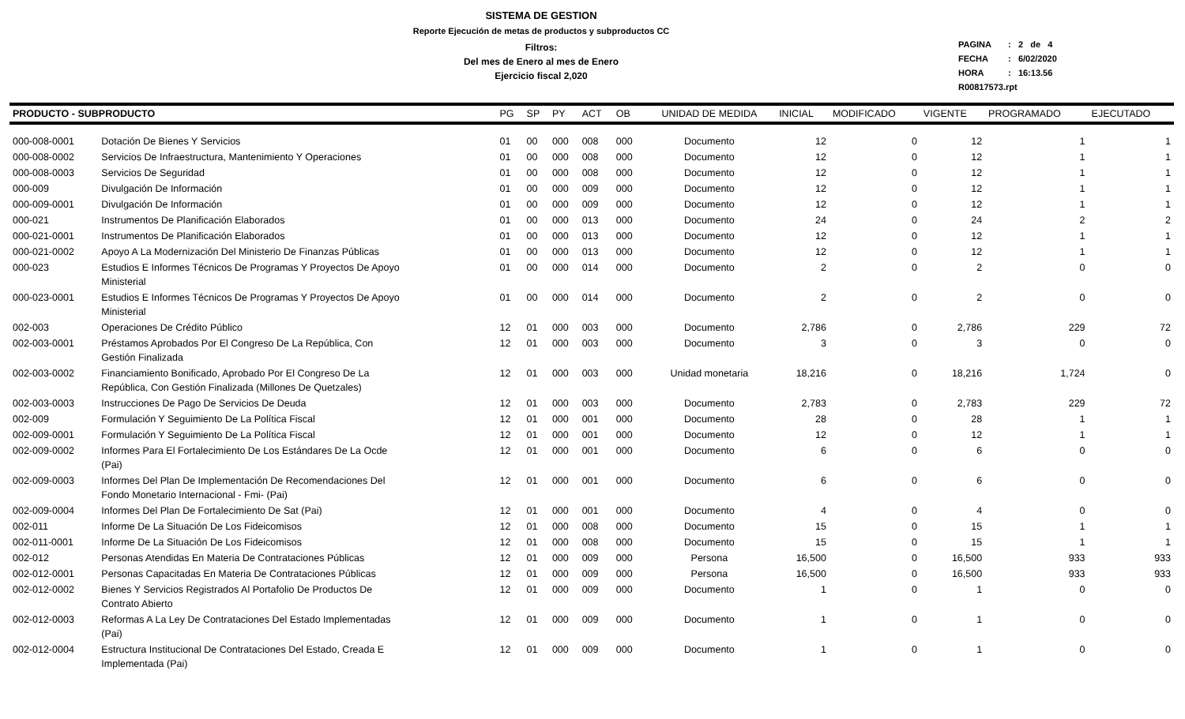SISTEMA DE GESTION
Reporte Ejecución de metas de productos y subproductos CC
Filtros:
Del mes de Enero al mes de Enero
Ejercicio fiscal 2,020
PAGINA : 2 de 4
FECHA : 6/02/2020
HORA : 16:13.56
R00817573.rpt
| PRODUCTO - SUBPRODUCTO | | PG | SP | PY | ACT | OB | UNIDAD DE MEDIDA | INICIAL | MODIFICADO | VIGENTE | PROGRAMADO | EJECUTADO |
| --- | --- | --- | --- | --- | --- | --- | --- | --- | --- | --- | --- | --- |
| 000-008-0001 | Dotación De Bienes Y Servicios | 01 | 00 | 000 | 008 | 000 | Documento | 12 | 0 | 12 | 1 | 1 |
| 000-008-0002 | Servicios De Infraestructura, Mantenimiento Y Operaciones | 01 | 00 | 000 | 008 | 000 | Documento | 12 | 0 | 12 | 1 | 1 |
| 000-008-0003 | Servicios De Seguridad | 01 | 00 | 000 | 008 | 000 | Documento | 12 | 0 | 12 | 1 | 1 |
| 000-009 | Divulgación De Información | 01 | 00 | 000 | 009 | 000 | Documento | 12 | 0 | 12 | 1 | 1 |
| 000-009-0001 | Divulgación De Información | 01 | 00 | 000 | 009 | 000 | Documento | 12 | 0 | 12 | 1 | 1 |
| 000-021 | Instrumentos De Planificación Elaborados | 01 | 00 | 000 | 013 | 000 | Documento | 24 | 0 | 24 | 2 | 2 |
| 000-021-0001 | Instrumentos De Planificación Elaborados | 01 | 00 | 000 | 013 | 000 | Documento | 12 | 0 | 12 | 1 | 1 |
| 000-021-0002 | Apoyo A La Modernización Del Ministerio De Finanzas Públicas | 01 | 00 | 000 | 013 | 000 | Documento | 12 | 0 | 12 | 1 | 1 |
| 000-023 | Estudios E Informes Técnicos De Programas Y Proyectos De Apoyo Ministerial | 01 | 00 | 000 | 014 | 000 | Documento | 2 | 0 | 2 | 0 | 0 |
| 000-023-0001 | Estudios E Informes Técnicos De Programas Y Proyectos De Apoyo Ministerial | 01 | 00 | 000 | 014 | 000 | Documento | 2 | 0 | 2 | 0 | 0 |
| 002-003 | Operaciones De Crédito Público | 12 | 01 | 000 | 003 | 000 | Documento | 2,786 | 0 | 2,786 | 229 | 72 |
| 002-003-0001 | Préstamos Aprobados Por El Congreso De La República, Con Gestión Finalizada | 12 | 01 | 000 | 003 | 000 | Documento | 3 | 0 | 3 | 0 | 0 |
| 002-003-0002 | Financiamiento Bonificado, Aprobado Por El Congreso De La República, Con Gestión Finalizada (Millones De Quetzales) | 12 | 01 | 000 | 003 | 000 | Unidad monetaria | 18,216 | 0 | 18,216 | 1,724 | 0 |
| 002-003-0003 | Instrucciones De Pago De Servicios De Deuda | 12 | 01 | 000 | 003 | 000 | Documento | 2,783 | 0 | 2,783 | 229 | 72 |
| 002-009 | Formulación Y Seguimiento De La Política Fiscal | 12 | 01 | 000 | 001 | 000 | Documento | 28 | 0 | 28 | 1 | 1 |
| 002-009-0001 | Formulación Y Seguimiento De La Política Fiscal | 12 | 01 | 000 | 001 | 000 | Documento | 12 | 0 | 12 | 1 | 1 |
| 002-009-0002 | Informes Para El Fortalecimiento De Los Estándares De La Ocde (Pai) | 12 | 01 | 000 | 001 | 000 | Documento | 6 | 0 | 6 | 0 | 0 |
| 002-009-0003 | Informes Del Plan De Implementación De Recomendaciones Del Fondo Monetario Internacional - Fmi- (Pai) | 12 | 01 | 000 | 001 | 000 | Documento | 6 | 0 | 6 | 0 | 0 |
| 002-009-0004 | Informes Del Plan De Fortalecimiento De Sat (Pai) | 12 | 01 | 000 | 001 | 000 | Documento | 4 | 0 | 4 | 0 | 0 |
| 002-011 | Informe De La Situación De Los Fideicomisos | 12 | 01 | 000 | 008 | 000 | Documento | 15 | 0 | 15 | 1 | 1 |
| 002-011-0001 | Informe De La Situación De Los Fideicomisos | 12 | 01 | 000 | 008 | 000 | Documento | 15 | 0 | 15 | 1 | 1 |
| 002-012 | Personas Atendidas En Materia De Contrataciones Públicas | 12 | 01 | 000 | 009 | 000 | Persona | 16,500 | 0 | 16,500 | 933 | 933 |
| 002-012-0001 | Personas Capacitadas En Materia De Contrataciones Públicas | 12 | 01 | 000 | 009 | 000 | Persona | 16,500 | 0 | 16,500 | 933 | 933 |
| 002-012-0002 | Bienes Y Servicios Registrados Al Portafolio De Productos De Contrato Abierto | 12 | 01 | 000 | 009 | 000 | Documento | 1 | 0 | 1 | 0 | 0 |
| 002-012-0003 | Reformas A La Ley De Contrataciones Del Estado Implementadas (Pai) | 12 | 01 | 000 | 009 | 000 | Documento | 1 | 0 | 1 | 0 | 0 |
| 002-012-0004 | Estructura Institucional De Contrataciones Del Estado, Creada E Implementada (Pai) | 12 | 01 | 000 | 009 | 000 | Documento | 1 | 0 | 1 | 0 | 0 |